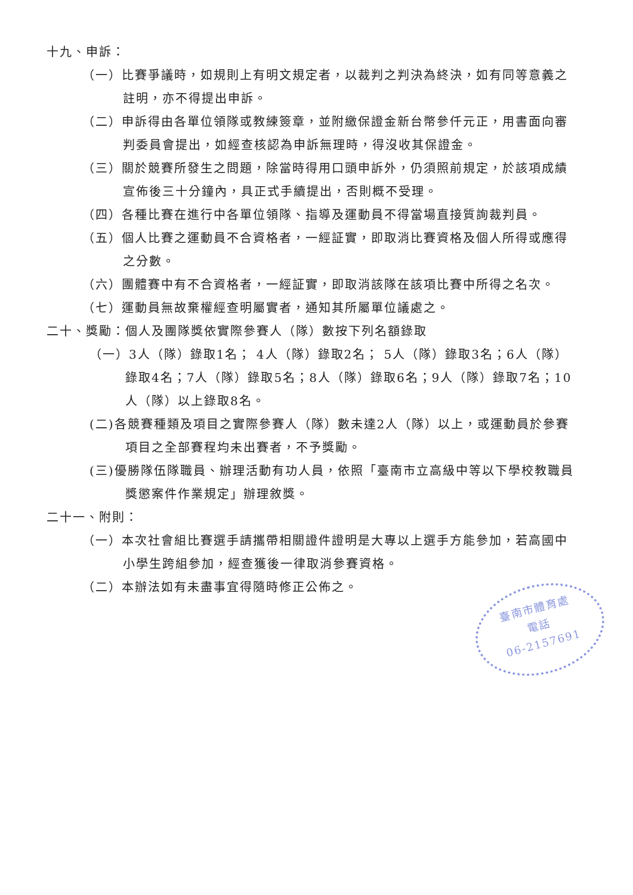十九、申訴：
（一）比賽爭議時，如規則上有明文規定者，以裁判之判決為終決，如有同等意義之註明，亦不得提出申訴。
（二）申訴得由各單位領隊或教練簽章，並附繳保證金新台幣參仟元正，用書面向審判委員會提出，如經查核認為申訴無理時，得沒收其保證金。
（三）關於競賽所發生之問題，除當時得用口頭申訴外，仍須照前規定，於該項成績宣佈後三十分鐘內，具正式手續提出，否則概不受理。
（四）各種比賽在進行中各單位領隊、指導及運動員不得當場直接質詢裁判員。
（五）個人比賽之運動員不合資格者，一經証實，即取消比賽資格及個人所得或應得之分數。
（六）團體賽中有不合資格者，一經証實，即取消該隊在該項比賽中所得之名次。
（七）運動員無故棄權經查明屬實者，通知其所屬單位議處之。
二十、獎勵：個人及團隊獎依實際參賽人（隊）數按下列名額錄取
（一）3人（隊）錄取1名； 4人（隊）錄取2名； 5人（隊）錄取3名；6人（隊）錄取4名；7人（隊）錄取5名；8人（隊）錄取6名；9人（隊）錄取7名；10人（隊）以上錄取8名。
(二)各競賽種類及項目之實際參賽人（隊）數未達2人（隊）以上，或運動員於參賽項目之全部賽程均未出賽者，不予獎勵。
(三)優勝隊伍隊職員、辦理活動有功人員，依照「臺南市立高級中等以下學校教職員獎懲案件作業規定」辦理敘獎。
二十一、附則：
（一）本次社會組比賽選手請攜帶相關證件證明是大專以上選手方能參加，若高國中小學生跨組參加，經查獲後一律取消參賽資格。
（二）本辦法如有未盡事宜得隨時修正公佈之。
臺南市體育處
電話
06-2157691